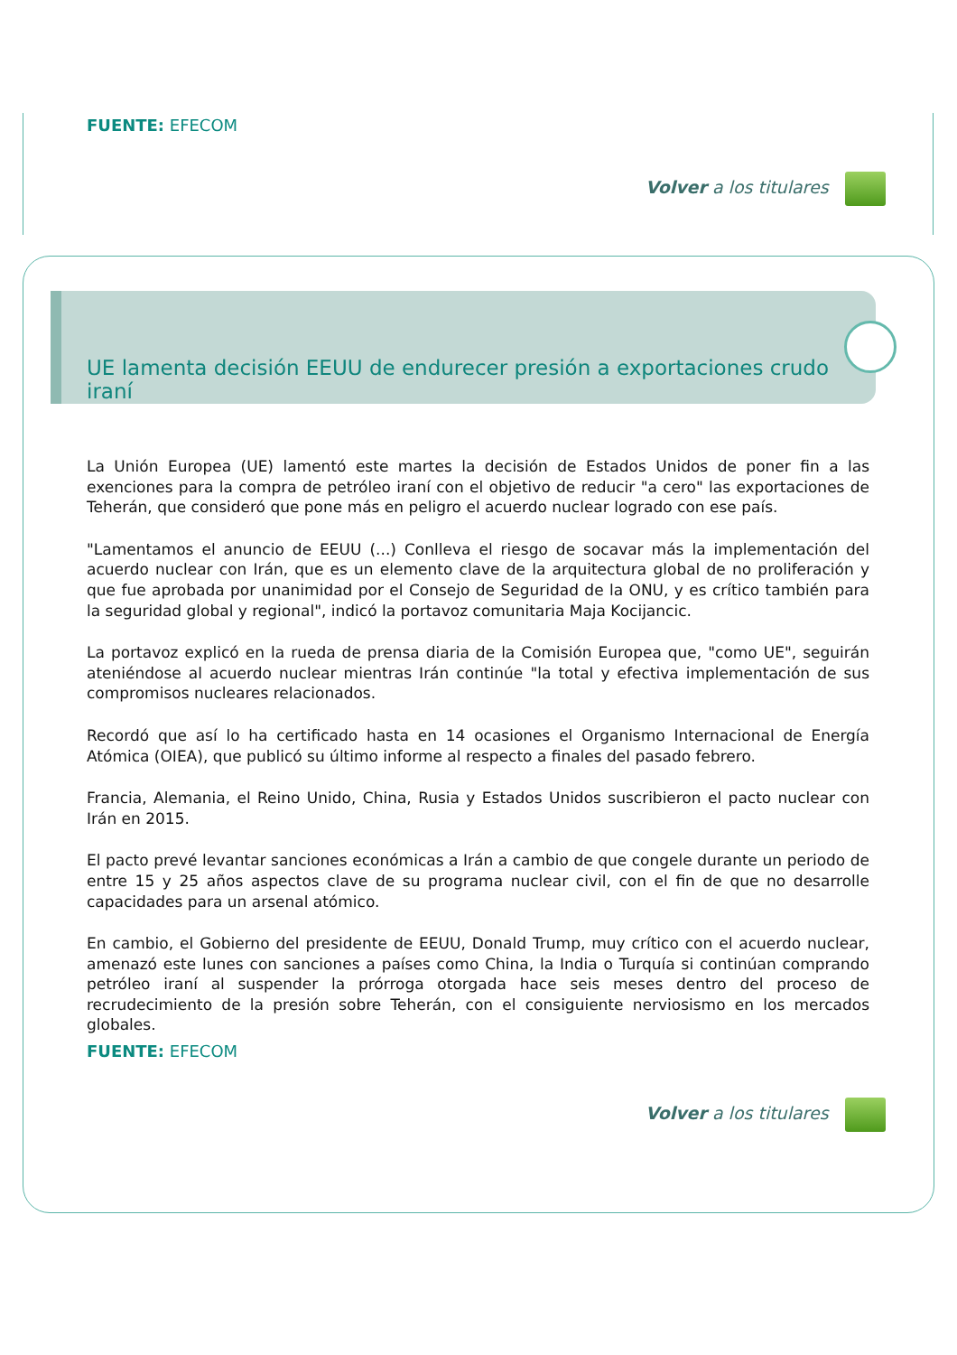FUENTE: EFECOM
Volver a los titulares
UE lamenta decisión EEUU de endurecer presión a exportaciones crudo iraní
La Unión Europea (UE) lamentó este martes la decisión de Estados Unidos de poner fin a las exenciones para la compra de petróleo iraní con el objetivo de reducir "a cero" las exportaciones de Teherán, que consideró que pone más en peligro el acuerdo nuclear logrado con ese país.
"Lamentamos el anuncio de EEUU (...) Conlleva el riesgo de socavar más la implementación del acuerdo nuclear con Irán, que es un elemento clave de la arquitectura global de no proliferación y que fue aprobada por unanimidad por el Consejo de Seguridad de la ONU, y es crítico también para la seguridad global y regional", indicó la portavoz comunitaria Maja Kocijancic.
La portavoz explicó en la rueda de prensa diaria de la Comisión Europea que, "como UE", seguirán ateniéndose al acuerdo nuclear mientras Irán continúe "la total y efectiva implementación de sus compromisos nucleares relacionados.
Recordó que así lo ha certificado hasta en 14 ocasiones el Organismo Internacional de Energía Atómica (OIEA), que publicó su último informe al respecto a finales del pasado febrero.
Francia, Alemania, el Reino Unido, China, Rusia y Estados Unidos suscribieron el pacto nuclear con Irán en 2015.
El pacto prevé levantar sanciones económicas a Irán a cambio de que congele durante un periodo de entre 15 y 25 años aspectos clave de su programa nuclear civil, con el fin de que no desarrolle capacidades para un arsenal atómico.
En cambio, el Gobierno del presidente de EEUU, Donald Trump, muy crítico con el acuerdo nuclear, amenazó este lunes con sanciones a países como China, la India o Turquía si continúan comprando petróleo iraní al suspender la prórroga otorgada hace seis meses dentro del proceso de recrudecimiento de la presión sobre Teherán, con el consiguiente nerviosismo en los mercados globales.
FUENTE: EFECOM
Volver a los titulares